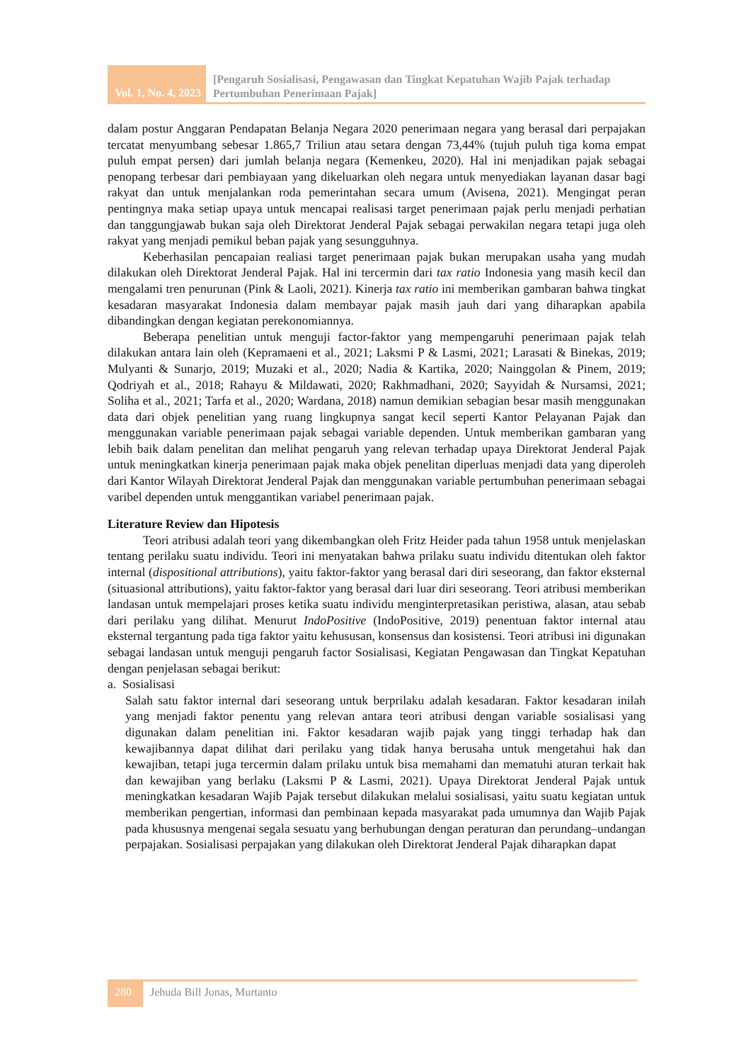Vol. 1, No. 4, 2023
[Pengaruh Sosialisasi, Pengawasan dan Tingkat Kepatuhan Wajib Pajak terhadap Pertumbuhan Penerimaan Pajak]
dalam postur Anggaran Pendapatan Belanja Negara 2020 penerimaan negara yang berasal dari perpajakan tercatat menyumbang sebesar 1.865,7 Triliun atau setara dengan 73,44% (tujuh puluh tiga koma empat puluh empat persen) dari jumlah belanja negara (Kemenkeu, 2020). Hal ini menjadikan pajak sebagai penopang terbesar dari pembiayaan yang dikeluarkan oleh negara untuk menyediakan layanan dasar bagi rakyat dan untuk menjalankan roda pemerintahan secara umum (Avisena, 2021). Mengingat peran pentingnya maka setiap upaya untuk mencapai realisasi target penerimaan pajak perlu menjadi perhatian dan tanggungjawab bukan saja oleh Direktorat Jenderal Pajak sebagai perwakilan negara tetapi juga oleh rakyat yang menjadi pemikul beban pajak yang sesungguhnya.
Keberhasilan pencapaian realiasi target penerimaan pajak bukan merupakan usaha yang mudah dilakukan oleh Direktorat Jenderal Pajak. Hal ini tercermin dari tax ratio Indonesia yang masih kecil dan mengalami tren penurunan (Pink & Laoli, 2021). Kinerja tax ratio ini memberikan gambaran bahwa tingkat kesadaran masyarakat Indonesia dalam membayar pajak masih jauh dari yang diharapkan apabila dibandingkan dengan kegiatan perekonomiannya.
Beberapa penelitian untuk menguji factor-faktor yang mempengaruhi penerimaan pajak telah dilakukan antara lain oleh (Kepramaeni et al., 2021; Laksmi P & Lasmi, 2021; Larasati & Binekas, 2019; Mulyanti & Sunarjo, 2019; Muzaki et al., 2020; Nadia & Kartika, 2020; Nainggolan & Pinem, 2019; Qodriyah et al., 2018; Rahayu & Mildawati, 2020; Rakhmadhani, 2020; Sayyidah & Nursamsi, 2021; Soliha et al., 2021; Tarfa et al., 2020; Wardana, 2018) namun demikian sebagian besar masih menggunakan data dari objek penelitian yang ruang lingkupnya sangat kecil seperti Kantor Pelayanan Pajak dan menggunakan variable penerimaan pajak sebagai variable dependen. Untuk memberikan gambaran yang lebih baik dalam penelitan dan melihat pengaruh yang relevan terhadap upaya Direktorat Jenderal Pajak untuk meningkatkan kinerja penerimaan pajak maka objek penelitan diperluas menjadi data yang diperoleh dari Kantor Wilayah Direktorat Jenderal Pajak dan menggunakan variable pertumbuhan penerimaan sebagai varibel dependen untuk menggantikan variabel penerimaan pajak.
Literature Review dan Hipotesis
Teori atribusi adalah teori yang dikembangkan oleh Fritz Heider pada tahun 1958 untuk menjelaskan tentang perilaku suatu individu. Teori ini menyatakan bahwa prilaku suatu individu ditentukan oleh faktor internal (dispositional attributions), yaitu faktor-faktor yang berasal dari diri seseorang, dan faktor eksternal (situasional attributions), yaitu faktor-faktor yang berasal dari luar diri seseorang. Teori atribusi memberikan landasan untuk mempelajari proses ketika suatu individu menginterpretasikan peristiwa, alasan, atau sebab dari perilaku yang dilihat. Menurut IndoPositive (IndoPositive, 2019) penentuan faktor internal atau eksternal tergantung pada tiga faktor yaitu kehususan, konsensus dan kosistensi. Teori atribusi ini digunakan sebagai landasan untuk menguji pengaruh factor Sosialisasi, Kegiatan Pengawasan dan Tingkat Kepatuhan dengan penjelasan sebagai berikut:
a. Sosialisasi
Salah satu faktor internal dari seseorang untuk berprilaku adalah kesadaran. Faktor kesadaran inilah yang menjadi faktor penentu yang relevan antara teori atribusi dengan variable sosialisasi yang digunakan dalam penelitian ini. Faktor kesadaran wajib pajak yang tinggi terhadap hak dan kewajibannya dapat dilihat dari perilaku yang tidak hanya berusaha untuk mengetahui hak dan kewajiban, tetapi juga tercermin dalam prilaku untuk bisa memahami dan mematuhi aturan terkait hak dan kewajiban yang berlaku (Laksmi P & Lasmi, 2021). Upaya Direktorat Jenderal Pajak untuk meningkatkan kesadaran Wajib Pajak tersebut dilakukan melalui sosialisasi, yaitu suatu kegiatan untuk memberikan pengertian, informasi dan pembinaan kepada masyarakat pada umumnya dan Wajib Pajak pada khususnya mengenai segala sesuatu yang berhubungan dengan peraturan dan perundang–undangan perpajakan. Sosialisasi perpajakan yang dilakukan oleh Direktorat Jenderal Pajak diharapkan dapat
280
Jehuda Bill Jonas, Murtanto